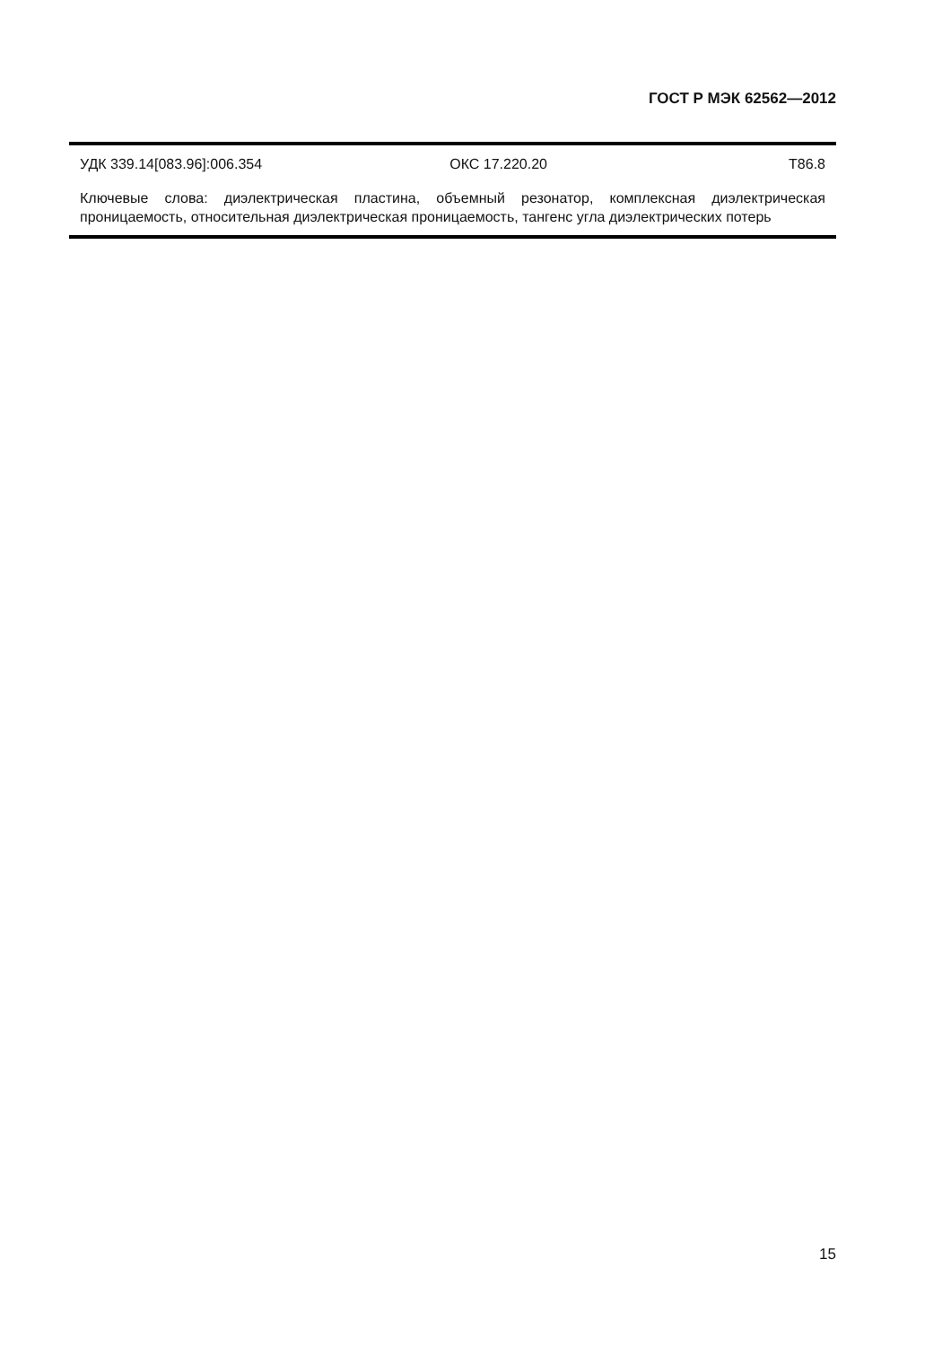ГОСТ Р МЭК 62562—2012
УДК 339.14[083.96]:006.354 ОКС 17.220.20 Т86.8
Ключевые слова: диэлектрическая пластина, объемный резонатор, комплексная диэлектрическая проницаемость, относительная диэлектрическая проницаемость, тангенс угла диэлектрических потерь
15